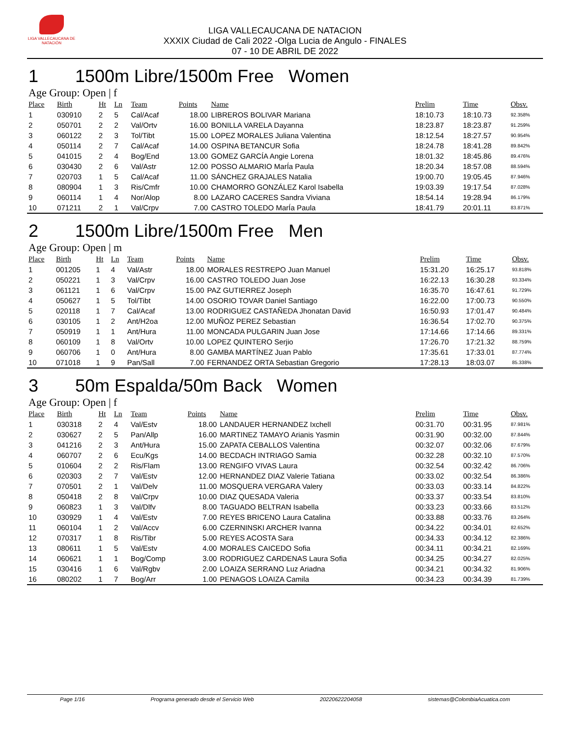LIGA VALLECAUCANA DE NATACIÓN
LIGA VALLECAUCANA DE NATACION
XXXIX Ciudad de Cali 2022 -Olga Lucia de Angulo - FINALES
07 - 10 DE ABRIL DE 2022
1 1500m Libre/1500m Free Women
Age Group: Open | f
| Place | Birth | Ht | Ln | Team | Points | Name | Prelim | Time | Obsv. |
| --- | --- | --- | --- | --- | --- | --- | --- | --- | --- |
| 1 | 030910 | 2 | 5 | Cal/Acaf | 18.00 | LIBREROS BOLIVAR Mariana | 18:10.73 | 18:10.73 | 92.358% |
| 2 | 050701 | 2 | 2 | Val/Ortv | 16.00 | BONILLA VARELA Dayanna | 18:23.87 | 18:23.87 | 91.259% |
| 3 | 060122 | 2 | 3 | Tol/Tibt | 15.00 | LOPEZ MORALES Juliana Valentina | 18:12.54 | 18:27.57 | 90.954% |
| 4 | 050114 | 2 | 7 | Cal/Acaf | 14.00 | OSPINA BETANCUR Sofia | 18:24.78 | 18:41.28 | 89.842% |
| 5 | 041015 | 2 | 4 | Bog/End | 13.00 | GOMEZ GARCÍA Angie Lorena | 18:01.32 | 18:45.86 | 89.476% |
| 6 | 030430 | 2 | 6 | Val/Astr | 12.00 | POSSO ALMARIO MarÍa Paula | 18:20.34 | 18:57.08 | 88.594% |
| 7 | 020703 | 1 | 5 | Cal/Acaf | 11.00 | SÁNCHEZ GRAJALES Natalia | 19:00.70 | 19:05.45 | 87.946% |
| 8 | 080904 | 1 | 3 | Ris/Cmfr | 10.00 | CHAMORRO GONZÁLEZ Karol Isabella | 19:03.39 | 19:17.54 | 87.028% |
| 9 | 060114 | 1 | 4 | Nor/Alop | 8.00 | LAZARO CACERES Sandra Viviana | 18:54.14 | 19:28.94 | 86.179% |
| 10 | 071211 | 2 | 1 | Val/Crpv | 7.00 | CASTRO TOLEDO MarÍa Paula | 18:41.79 | 20:01.11 | 83.871% |
2 1500m Libre/1500m Free Men
Age Group: Open | m
| Place | Birth | Ht | Ln | Team | Points | Name | Prelim | Time | Obsv. |
| --- | --- | --- | --- | --- | --- | --- | --- | --- | --- |
| 1 | 001205 | 1 | 4 | Val/Astr | 18.00 | MORALES RESTREPO Juan Manuel | 15:31.20 | 16:25.17 | 93.818% |
| 2 | 050221 | 1 | 3 | Val/Crpv | 16.00 | CASTRO TOLEDO Juan Jose | 16:22.13 | 16:30.28 | 93.334% |
| 3 | 061121 | 1 | 6 | Val/Crpv | 15.00 | PAZ GUTIERREZ Joseph | 16:35.70 | 16:47.61 | 91.729% |
| 4 | 050627 | 1 | 5 | Tol/Tibt | 14.00 | OSORIO TOVAR Daniel Santiago | 16:22.00 | 17:00.73 | 90.550% |
| 5 | 020118 | 1 | 7 | Cal/Acaf | 13.00 | RODRIGUEZ CASTAÑEDA Jhonatan David | 16:50.93 | 17:01.47 | 90.484% |
| 6 | 030105 | 1 | 2 | Ant/H2oa | 12.00 | MUÑOZ PEREZ Sebastian | 16:36.54 | 17:02.70 | 90.375% |
| 7 | 050919 | 1 | 1 | Ant/Hura | 11.00 | MONCADA PULGARIN Juan Jose | 17:14.66 | 17:14.66 | 89.331% |
| 8 | 060109 | 1 | 8 | Val/Ortv | 10.00 | LOPEZ QUINTERO Serjio | 17:26.70 | 17:21.32 | 88.759% |
| 9 | 060706 | 1 | 0 | Ant/Hura | 8.00 | GAMBA MARTÍNEZ Juan Pablo | 17:35.61 | 17:33.01 | 87.774% |
| 10 | 071018 | 1 | 9 | Pan/Sall | 7.00 | FERNANDEZ ORTA Sebastian Gregorio | 17:28.13 | 18:03.07 | 85.338% |
3 50m Espalda/50m Back Women
Age Group: Open | f
| Place | Birth | Ht | Ln | Team | Points | Name | Prelim | Time | Obsv. |
| --- | --- | --- | --- | --- | --- | --- | --- | --- | --- |
| 1 | 030318 | 2 | 4 | Val/Estv | 18.00 | LANDAUER HERNANDEZ Ixchell | 00:31.70 | 00:31.95 | 87.981% |
| 2 | 030627 | 2 | 5 | Pan/Allp | 16.00 | MARTINEZ TAMAYO Arianis Yasmin | 00:31.90 | 00:32.00 | 87.844% |
| 3 | 041216 | 2 | 3 | Ant/Hura | 15.00 | ZAPATA CEBALLOS Valentina | 00:32.07 | 00:32.06 | 87.679% |
| 4 | 060707 | 2 | 6 | Ecu/Kgs | 14.00 | BECDACH INTRIAGO Samia | 00:32.28 | 00:32.10 | 87.570% |
| 5 | 010604 | 2 | 2 | Ris/Flam | 13.00 | RENGIFO VIVAS Laura | 00:32.54 | 00:32.42 | 86.706% |
| 6 | 020303 | 2 | 7 | Val/Estv | 12.00 | HERNANDEZ DIAZ Valerie Tatiana | 00:33.02 | 00:32.54 | 86.386% |
| 7 | 070501 | 2 | 1 | Val/Delv | 11.00 | MOSQUERA VERGARA Valery | 00:33.03 | 00:33.14 | 84.822% |
| 8 | 050418 | 2 | 8 | Val/Crpv | 10.00 | DIAZ QUESADA Valeria | 00:33.37 | 00:33.54 | 83.810% |
| 9 | 060823 | 1 | 3 | Val/Dlfv | 8.00 | TAGUADO BELTRAN Isabella | 00:33.23 | 00:33.66 | 83.512% |
| 10 | 030929 | 1 | 4 | Val/Estv | 7.00 | REYES BRICENO Laura Catalina | 00:33.88 | 00:33.76 | 83.264% |
| 11 | 060104 | 1 | 2 | Val/Accv | 6.00 | CZERNINSKI ARCHER Ivanna | 00:34.22 | 00:34.01 | 82.652% |
| 12 | 070317 | 1 | 8 | Ris/Tibr | 5.00 | REYES ACOSTA Sara | 00:34.33 | 00:34.12 | 82.386% |
| 13 | 080611 | 1 | 5 | Val/Estv | 4.00 | MORALES CAICEDO Sofia | 00:34.11 | 00:34.21 | 82.169% |
| 14 | 060621 | 1 | 1 | Bog/Comp | 3.00 | RODRIGUEZ CARDENAS Laura Sofia | 00:34.25 | 00:34.27 | 82.025% |
| 15 | 030416 | 1 | 6 | Val/Rgbv | 2.00 | LOAIZA SERRANO Luz Ariadna | 00:34.21 | 00:34.32 | 81.906% |
| 16 | 080202 | 1 | 7 | Bog/Arr | 1.00 | PENAGOS LOAIZA Camila | 00:34.23 | 00:34.39 | 81.739% |
Page 1/16 Programa generado desde el Servicio Web 20220622204058 sistemas@ColombiaAcuatica.com